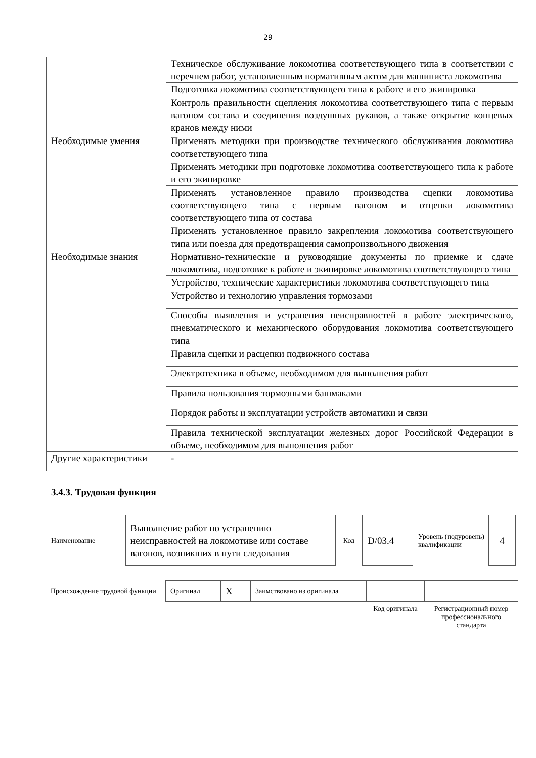29
| | Техническое обслуживание локомотива соответствующего типа в соответствии с перечнем работ, установленным нормативным актом для машиниста локомотива |
| | Подготовка локомотива соответствующего типа к работе и его экипировка |
| | Контроль правильности сцепления локомотива соответствующего типа с первым вагоном состава и соединения воздушных рукавов, а также открытие концевых кранов между ними |
| Необходимые умения | Применять методики при производстве технического обслуживания локомотива соответствующего типа |
| | Применять методики при подготовке локомотива соответствующего типа к работе и его экипировке |
| | Применять установленное правило производства сцепки локомотива соответствующего типа с первым вагоном и отцепки локомотива соответствующего типа от состава |
| | Применять установленное правило закрепления локомотива соответствующего типа или поезда для предотвращения самопроизвольного движения |
| Необходимые знания | Нормативно-технические и руководящие документы по приемке и сдаче локомотива, подготовке к работе и экипировке локомотива соответствующего типа |
| | Устройство, технические характеристики локомотива соответствующего типа |
| | Устройство и технологию управления тормозами |
| | Способы выявления и устранения неисправностей в работе электрического, пневматического и механического оборудования локомотива соответствующего типа |
| | Правила сцепки и расцепки подвижного состава |
| | Электротехника в объеме, необходимом для выполнения работ |
| | Правила пользования тормозными башмаками |
| | Порядок работы и эксплуатации устройств автоматики и связи |
| | Правила технической эксплуатации железных дорог Российской Федерации в объеме, необходимом для выполнения работ |
| Другие характеристики | - |
3.4.3. Трудовая функция
| Наименование | Выполнение работ по устранению неисправностей на локомотиве или составе вагонов, возникших в пути следования | Код | D/03.4 | Уровень (подуровень) квалификации | 4 |
| Происхождение трудовой функции | Оригинал | X | Заимствовано из оригинала | | |
| | | | | Код оригинала | Регистрационный номер профессионального стандарта |